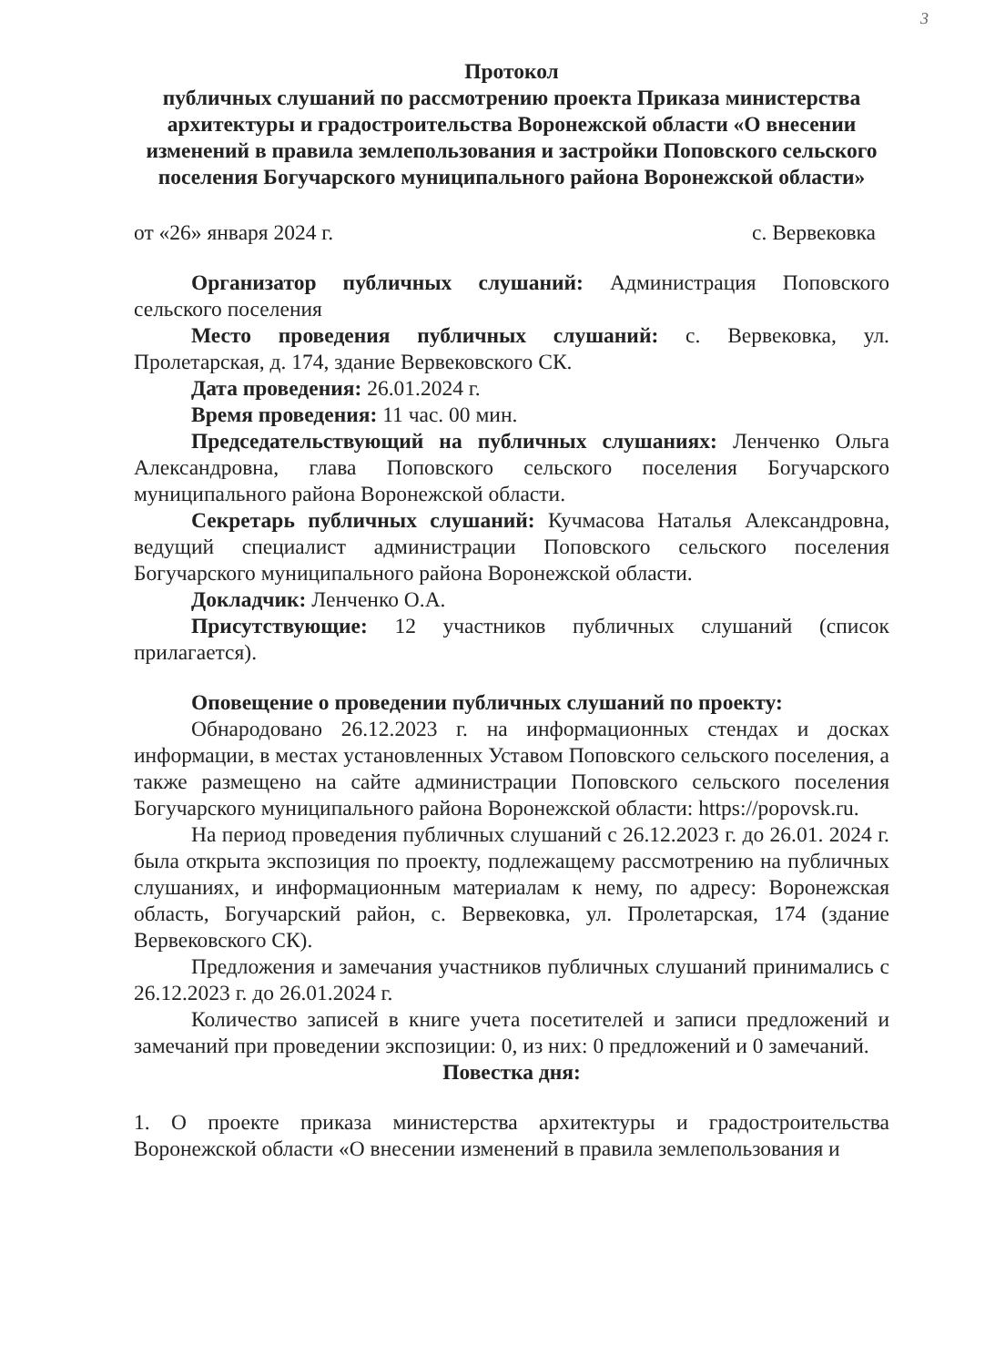3
Протокол
публичных слушаний по рассмотрению проекта Приказа министерства архитектуры и градостроительства Воронежской области «О внесении изменений в правила землепользования и застройки Поповского сельского поселения Богучарского муниципального района Воронежской области»
от «26» января 2024 г. с. Вервековка
Организатор публичных слушаний: Администрация Поповского сельского поселения
Место проведения публичных слушаний: с. Вервековка, ул. Пролетарская, д. 174, здание Вервековского СК.
Дата проведения: 26.01.2024 г.
Время проведения: 11 час. 00 мин.
Председательствующий на публичных слушаниях: Ленченко Ольга Александровна, глава Поповского сельского поселения Богучарского муниципального района Воронежской области.
Секретарь публичных слушаний: Кучмасова Наталья Александровна, ведущий специалист администрации Поповского сельского поселения Богучарского муниципального района Воронежской области.
Докладчик: Ленченко О.А.
Присутствующие: 12 участников публичных слушаний (список прилагается).
Оповещение о проведении публичных слушаний по проекту:
Обнародовано 26.12.2023 г. на информационных стендах и досках информации, в местах установленных Уставом Поповского сельского поселения, а также размещено на сайте администрации Поповского сельского поселения Богучарского муниципального района Воронежской области: https://popovsk.ru.
На период проведения публичных слушаний с 26.12.2023 г. до 26.01. 2024 г. была открыта экспозиция по проекту, подлежащему рассмотрению на публичных слушаниях, и информационным материалам к нему, по адресу: Воронежская область, Богучарский район, с. Вервековка, ул. Пролетарская, 174 (здание Вервековского СК).
Предложения и замечания участников публичных слушаний принимались с 26.12.2023 г. до 26.01.2024 г.
Количество записей в книге учета посетителей и записи предложений и замечаний при проведении экспозиции: 0, из них: 0 предложений и 0 замечаний.
Повестка дня:
1. О проекте приказа министерства архитектуры и градостроительства Воронежской области «О внесении изменений в правила землепользования и